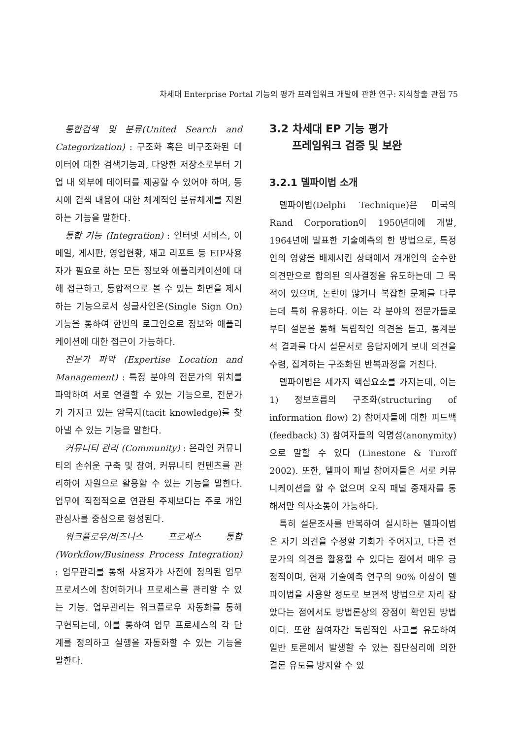차세대 Enterprise Portal 기능의 평가 프레임워크 개발에 관한 연구: 지식창출 관점 75
통합검색 및 분류(United Search and Categorization) : 구조화 혹은 비구조화된 데이터에 대한 검색기능과, 다양한 저장소로부터 기업 내 외부에 데이터를 제공할 수 있어야 하며, 동시에 검색 내용에 대한 체계적인 분류체계를 지원하는 기능을 말한다.
통합 기능 (Integration) : 인터넷 서비스, 이메일, 게시판, 영업현황, 재고 리포트 등 EIP사용자가 필요로 하는 모든 정보와 애플리케이션에 대해 접근하고, 통합적으로 볼 수 있는 화면을 제시하는 기능으로서 싱글사인온(Single Sign On) 기능을 통하여 한번의 로그인으로 정보와 애플리케이션에 대한 접근이 가능하다.
전문가 파악 (Expertise Location and Management) : 특정 분야의 전문가의 위치를 파악하여 서로 연결할 수 있는 기능으로, 전문가가 가지고 있는 암묵지(tacit knowledge)를 찾아낼 수 있는 기능을 말한다.
커뮤니티 관리 (Community) : 온라인 커뮤니티의 손쉬운 구축 및 참여, 커뮤니티 컨텐츠를 관리하여 자원으로 활용할 수 있는 기능을 말한다. 업무에 직접적으로 연관된 주제보다는 주로 개인 관심사를 중심으로 형성된다.
워크플로우/비즈니스 프로세스 통합 (Workflow/Business Process Integration) : 업무관리를 통해 사용자가 사전에 정의된 업무 프로세스에 참여하거나 프로세스를 관리할 수 있는 기능. 업무관리는 워크플로우 자동화를 통해 구현되는데, 이를 통하여 업무 프로세스의 각 단계를 정의하고 실행을 자동화할 수 있는 기능을 말한다.
3.2 차세대 EP 기능 평가
프레임워크 검증 및 보완
3.2.1 델파이법 소개
델파이법(Delphi Technique)은 미국의 Rand Corporation이 1950년대에 개발, 1964년에 발표한 기술예측의 한 방법으로, 특정인의 영향을 배제시킨 상태에서 개개인의 순수한 의견만으로 합의된 의사결정을 유도하는데 그 목적이 있으며, 논란이 많거나 복잡한 문제를 다루는데 특히 유용하다. 이는 각 분야의 전문가들로부터 설문을 통해 독립적인 의견을 듣고, 통계분석 결과를 다시 설문서로 응답자에게 보내 의견을 수렴, 집계하는 구조화된 반복과정을 거친다.
델파이법은 세가지 핵심요소를 가지는데, 이는 1) 정보흐름의 구조화(structuring of information flow) 2) 참여자들에 대한 피드백(feedback) 3) 참여자들의 익명성(anonymity)으로 말할 수 있다 (Linestone & Turoff 2002). 또한, 델파이 패널 참여자들은 서로 커뮤니케이션을 할 수 없으며 오직 패널 중재자를 통해서만 의사소통이 가능하다.
특히 설문조사를 반복하여 실시하는 델파이법은 자기 의견을 수정할 기회가 주어지고, 다른 전문가의 의견을 활용할 수 있다는 점에서 매우 긍정적이며, 현재 기술예측 연구의 90% 이상이 델파이법을 사용할 정도로 보편적 방법으로 자리 잡았다는 점에서도 방법론상의 장점이 확인된 방법이다. 또한 참여자간 독립적인 사고를 유도하여 일반 토론에서 발생할 수 있는 집단심리에 의한 결론 유도를 방지할 수 있